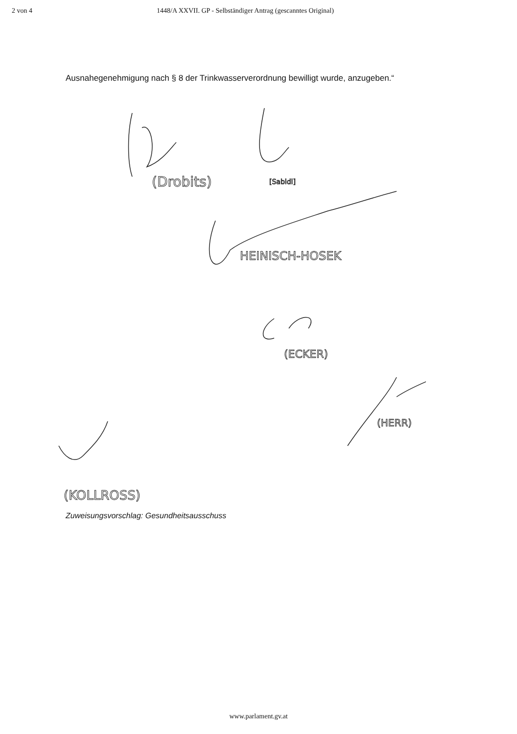2 von 4 1448/A XXVII. GP - Selbständiger Antrag (gescanntes Original)
Ausnahegenehmigung nach § 8 der Trinkwasserverordnung bewilligt wurde, anzugeben.“
(Drobits)
[Sabidi]
HEINISCH-HOSEK
(ECKER)
(HERR)
(KOLLROSS)
Zuweisungsvorschlag: Gesundheitsausschuss
www.parlament.gv.at